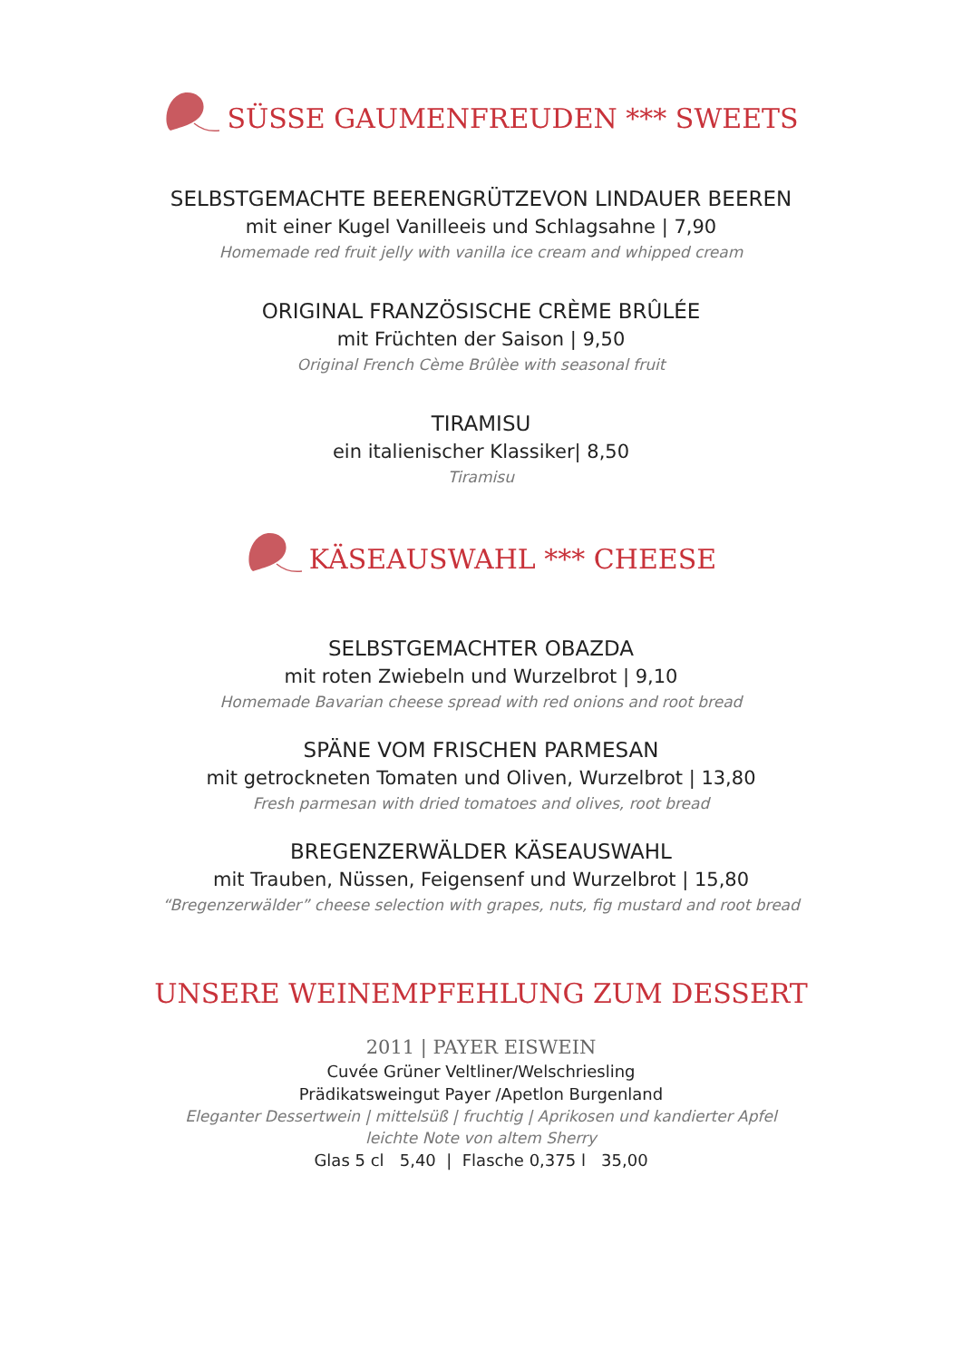SÜSSE GAUMENFREUDEN *** SWEETS
SELBSTGEMACHTE BEERENGRÜTZEVON LINDAUER BEEREN
mit einer Kugel Vanilleeis und Schlagsahne | 7,90
Homemade red fruit jelly with vanilla ice cream and whipped cream
ORIGINAL FRANZÖSISCHE CRÈME BRÛLÉE
mit Früchten der Saison | 9,50
Original French Cème Brûlèe with seasonal fruit
TIRAMISU
ein italienischer Klassiker| 8,50
Tiramisu
KÄSEAUSWAHL *** CHEESE
SELBSTGEMACHTER OBAZDA
mit roten Zwiebeln und Wurzelbrot | 9,10
Homemade Bavarian cheese spread with red onions and root bread
SPÄNE VOM FRISCHEN PARMESAN
mit getrockneten Tomaten und Oliven, Wurzelbrot | 13,80
Fresh parmesan with dried tomatoes and olives, root bread
BREGENZERWÄLDER KÄSEAUSWAHL
mit Trauben, Nüssen, Feigensenf und Wurzelbrot | 15,80
“Bregenzerwälder” cheese selection with grapes, nuts, fig mustard and root bread
UNSERE WEINEMPFEHLUNG ZUM DESSERT
2011 | PAYER EISWEIN
Cuvée Grüner Veltliner/Welschriesling
Prädikatsweingut Payer /Apetlon Burgenland
Eleganter Dessertwein | mittelsüß | fruchtig | Aprikosen und kandierter Apfel
leichte Note von altem Sherry
Glas 5 cl 5,40 | Flasche 0,375 l 35,00